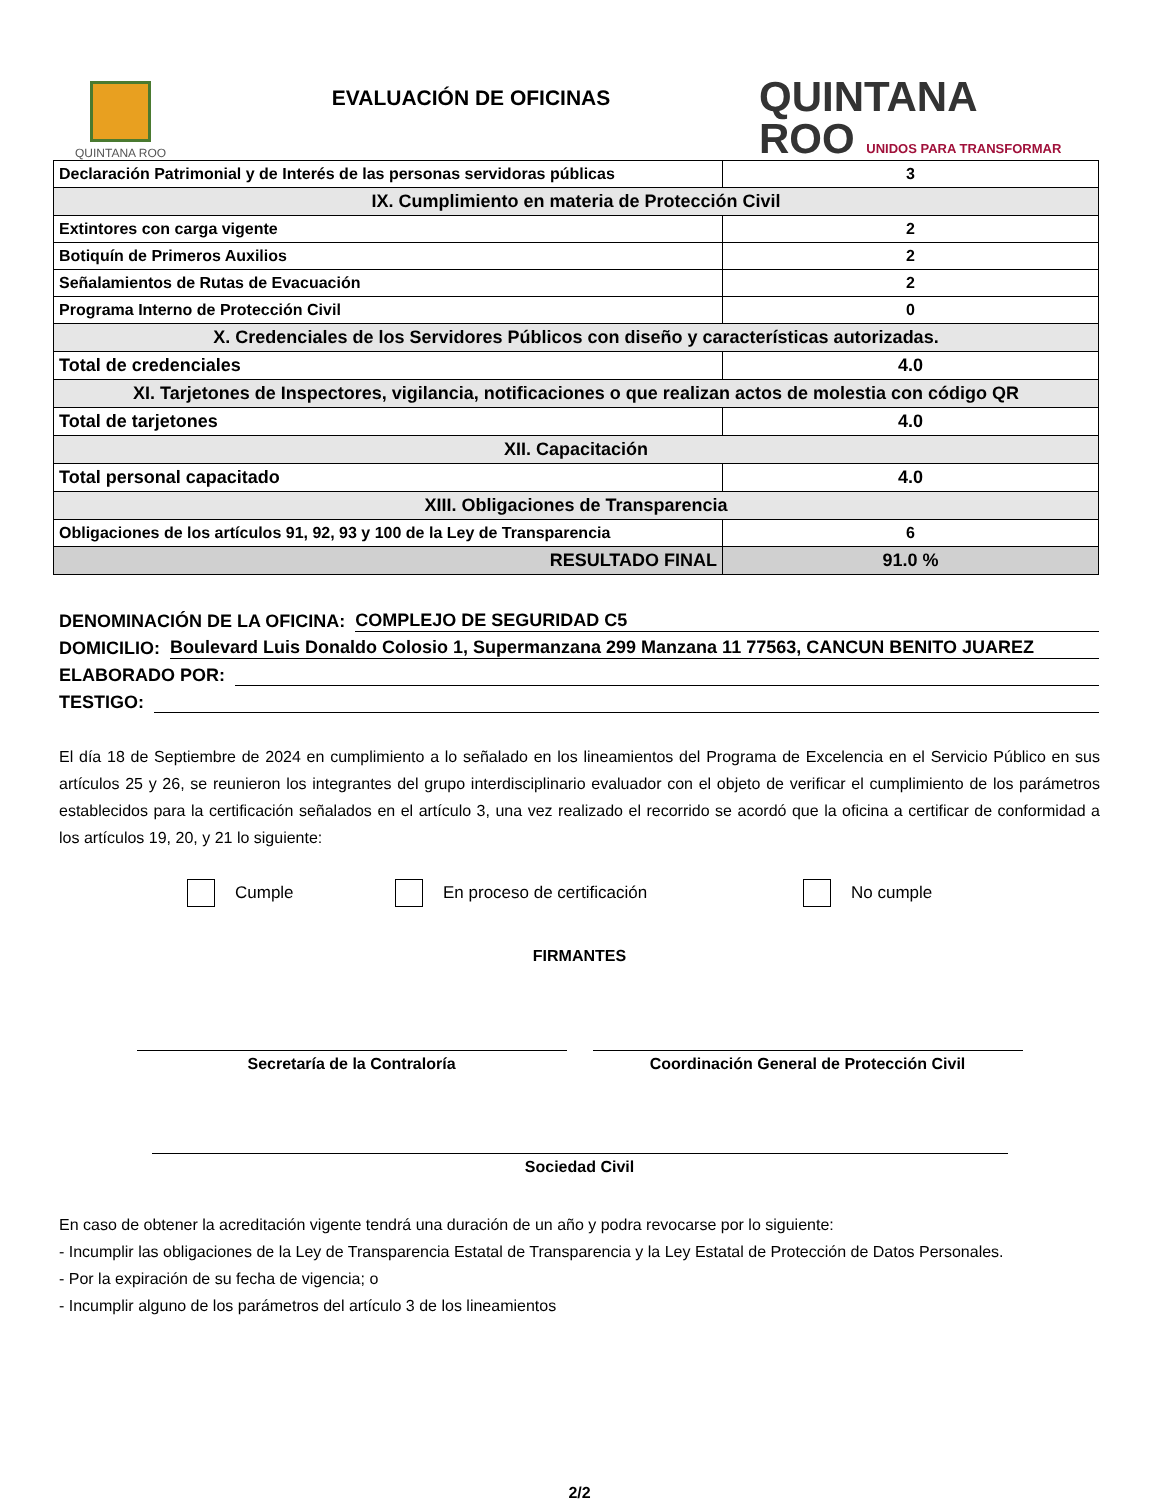QUINTANA ROO
EVALUACIÓN DE OFICINAS
QUINTANA
ROO UNIDOS PARA TRANSFORMAR
| Declaración Patrimonial y de Interés de las personas servidoras públicas | 3 |
| IX. Cumplimiento en materia de Protección Civil | |
| Extintores con carga vigente | 2 |
| Botiquín de Primeros Auxilios | 2 |
| Señalamientos de Rutas de Evacuación | 2 |
| Programa Interno de Protección Civil | 0 |
| X. Credenciales de los Servidores Públicos con diseño y características autorizadas. | |
| Total de credenciales | 4.0 |
| XI. Tarjetones de Inspectores, vigilancia, notificaciones o que realizan actos de molestia con código QR | |
| Total de tarjetones | 4.0 |
| XII. Capacitación | |
| Total personal capacitado | 4.0 |
| XIII. Obligaciones de Transparencia | |
| Obligaciones de los artículos 91, 92, 93 y 100 de la Ley de Transparencia | 6 |
| RESULTADO FINAL | 91.0 % |
DENOMINACIÓN DE LA OFICINA: COMPLEJO DE SEGURIDAD C5
DOMICILIO: Boulevard Luis Donaldo Colosio 1, Supermanzana 299 Manzana 11 77563, CANCUN BENITO JUAREZ
ELABORADO POR:
TESTIGO:
El día 18 de Septiembre de 2024 en cumplimiento a lo señalado en los lineamientos del Programa de Excelencia en el Servicio Público en sus artículos 25 y 26, se reunieron los integrantes del grupo interdisciplinario evaluador con el objeto de verificar el cumplimiento de los parámetros establecidos para la certificación señalados en el artículo 3, una vez realizado el recorrido se acordó que la oficina a certificar de conformidad a los artículos 19, 20, y 21 lo siguiente:
Cumple En proceso de certificación No cumple
FIRMANTES
Secretaría de la Contraloría Coordinación General de Protección Civil
Sociedad Civil
En caso de obtener la acreditación vigente tendrá una duración de un año y podra revocarse por lo siguiente:
- Incumplir las obligaciones de la Ley de Transparencia Estatal de Transparencia y la Ley Estatal de Protección de Datos Personales.
- Por la expiración de su fecha de vigencia; o
- Incumplir alguno de los parámetros del artículo 3 de los lineamientos
2/2